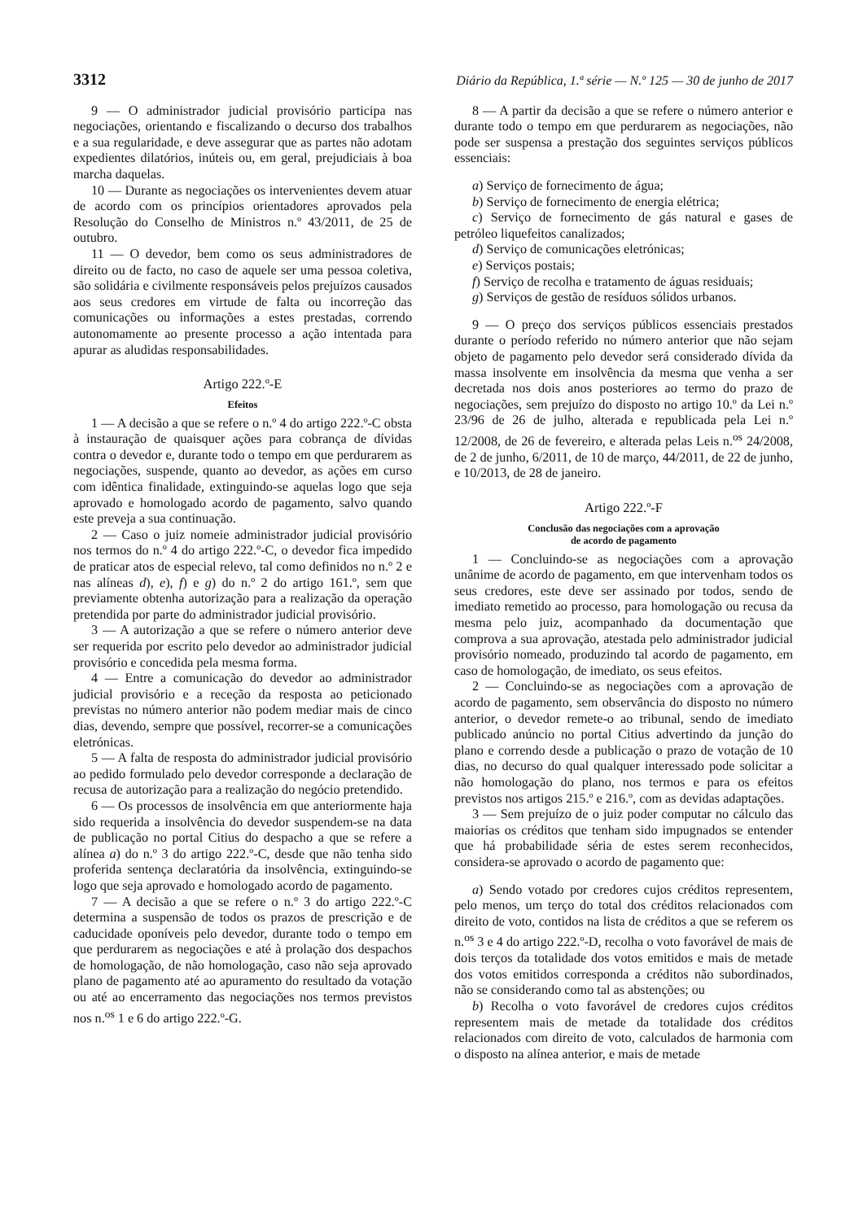3312 Diário da República, 1.ª série — N.º 125 — 30 de junho de 2017
9 — O administrador judicial provisório participa nas negociações, orientando e fiscalizando o decurso dos trabalhos e a sua regularidade, e deve assegurar que as partes não adotam expedientes dilatórios, inúteis ou, em geral, prejudiciais à boa marcha daquelas.
10 — Durante as negociações os intervenientes devem atuar de acordo com os princípios orientadores aprovados pela Resolução do Conselho de Ministros n.º 43/2011, de 25 de outubro.
11 — O devedor, bem como os seus administradores de direito ou de facto, no caso de aquele ser uma pessoa coletiva, são solidária e civilmente responsáveis pelos prejuízos causados aos seus credores em virtude de falta ou incorreção das comunicações ou informações a estes prestadas, correndo autonomamente ao presente processo a ação intentada para apurar as aludidas responsabilidades.
Artigo 222.º-E
Efeitos
1 — A decisão a que se refere o n.º 4 do artigo 222.º-C obsta à instauração de quaisquer ações para cobrança de dívidas contra o devedor e, durante todo o tempo em que perdurarem as negociações, suspende, quanto ao devedor, as ações em curso com idêntica finalidade, extinguindo-se aquelas logo que seja aprovado e homologado acordo de pagamento, salvo quando este preveja a sua continuação.
2 — Caso o juiz nomeie administrador judicial provisório nos termos do n.º 4 do artigo 222.º-C, o devedor fica impedido de praticar atos de especial relevo, tal como definidos no n.º 2 e nas alíneas d), e), f) e g) do n.º 2 do artigo 161.º, sem que previamente obtenha autorização para a realização da operação pretendida por parte do administrador judicial provisório.
3 — A autorização a que se refere o número anterior deve ser requerida por escrito pelo devedor ao administrador judicial provisório e concedida pela mesma forma.
4 — Entre a comunicação do devedor ao administrador judicial provisório e a receção da resposta ao peticionado previstas no número anterior não podem mediar mais de cinco dias, devendo, sempre que possível, recorrer-se a comunicações eletrónicas.
5 — A falta de resposta do administrador judicial provisório ao pedido formulado pelo devedor corresponde a declaração de recusa de autorização para a realização do negócio pretendido.
6 — Os processos de insolvência em que anteriormente haja sido requerida a insolvência do devedor suspendem-se na data de publicação no portal Citius do despacho a que se refere a alínea a) do n.º 3 do artigo 222.º-C, desde que não tenha sido proferida sentença declaratória da insolvência, extinguindo-se logo que seja aprovado e homologado acordo de pagamento.
7 — A decisão a que se refere o n.º 3 do artigo 222.º-C determina a suspensão de todos os prazos de prescrição e de caducidade oponíveis pelo devedor, durante todo o tempo em que perdurarem as negociações e até à prolação dos despachos de homologação, de não homologação, caso não seja aprovado plano de pagamento até ao apuramento do resultado da votação ou até ao encerramento das negociações nos termos previstos nos n.<sup>os</sup> 1 e 6 do artigo 222.º-G.
8 — A partir da decisão a que se refere o número anterior e durante todo o tempo em que perdurarem as negociações, não pode ser suspensa a prestação dos seguintes serviços públicos essenciais:
a) Serviço de fornecimento de água;
b) Serviço de fornecimento de energia elétrica;
c) Serviço de fornecimento de gás natural e gases de petróleo liquefeitos canalizados;
d) Serviço de comunicações eletrónicas;
e) Serviços postais;
f) Serviço de recolha e tratamento de águas residuais;
g) Serviços de gestão de resíduos sólidos urbanos.
9 — O preço dos serviços públicos essenciais prestados durante o período referido no número anterior que não sejam objeto de pagamento pelo devedor será considerado dívida da massa insolvente em insolvência da mesma que venha a ser decretada nos dois anos posteriores ao termo do prazo de negociações, sem prejuízo do disposto no artigo 10.º da Lei n.º 23/96 de 26 de julho, alterada e republicada pela Lei n.º 12/2008, de 26 de fevereiro, e alterada pelas Leis n.<sup>os</sup> 24/2008, de 2 de junho, 6/2011, de 10 de março, 44/2011, de 22 de junho, e 10/2013, de 28 de janeiro.
Artigo 222.º-F
Conclusão das negociações com a aprovação
de acordo de pagamento
1 — Concluindo-se as negociações com a aprovação unânime de acordo de pagamento, em que intervenham todos os seus credores, este deve ser assinado por todos, sendo de imediato remetido ao processo, para homologação ou recusa da mesma pelo juiz, acompanhado da documentação que comprova a sua aprovação, atestada pelo administrador judicial provisório nomeado, produzindo tal acordo de pagamento, em caso de homologação, de imediato, os seus efeitos.
2 — Concluindo-se as negociações com a aprovação de acordo de pagamento, sem observância do disposto no número anterior, o devedor remete-o ao tribunal, sendo de imediato publicado anúncio no portal Citius advertindo da junção do plano e correndo desde a publicação o prazo de votação de 10 dias, no decurso do qual qualquer interessado pode solicitar a não homologação do plano, nos termos e para os efeitos previstos nos artigos 215.º e 216.º, com as devidas adaptações.
3 — Sem prejuízo de o juiz poder computar no cálculo das maiorias os créditos que tenham sido impugnados se entender que há probabilidade séria de estes serem reconhecidos, considera-se aprovado o acordo de pagamento que:
a) Sendo votado por credores cujos créditos representem, pelo menos, um terço do total dos créditos relacionados com direito de voto, contidos na lista de créditos a que se referem os n.<sup>os</sup> 3 e 4 do artigo 222.º-D, recolha o voto favorável de mais de dois terços da totalidade dos votos emitidos e mais de metade dos votos emitidos corresponda a créditos não subordinados, não se considerando como tal as abstenções; ou
b) Recolha o voto favorável de credores cujos créditos representem mais de metade da totalidade dos créditos relacionados com direito de voto, calculados de harmonia com o disposto na alínea anterior, e mais de metade